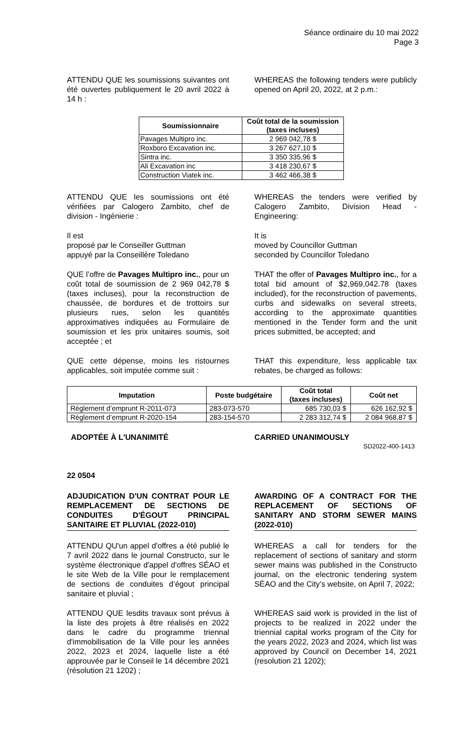Séance ordinaire du 10 mai 2022
Page 3
ATTENDU QUE les soumissions suivantes ont été ouvertes publiquement le 20 avril 2022 à 14 h :
WHEREAS the following tenders were publicly opened on April 20, 2022, at 2 p.m.:
| Soumissionnaire | Coût total de la soumission (taxes incluses) |
| --- | --- |
| Pavages Multipro inc. | 2 969 042,78 $ |
| Roxboro Excavation inc. | 3 267 627,10 $ |
| Sintra inc. | 3 350 335,96 $ |
| Ali Excavation inc | 3 418 230,67 $ |
| Construction Viatek inc. | 3 462 466,38 $ |
ATTENDU QUE les soumissions ont été vérifiées par Calogero Zambito, chef de division - Ingénierie :
WHEREAS the tenders were verified by Calogero Zambito, Division Head - Engineering:
Il est
proposé par le Conseiller Guttman
appuyé par la Conseillère Toledano
It is
moved by Councillor Guttman
seconded by Councillor Toledano
QUE l’offre de Pavages Multipro inc., pour un coût total de soumission de 2 969 042,78 $ (taxes incluses), pour la reconstruction de chaussée, de bordures et de trottoirs sur plusieurs rues, selon les quantités approximatives indiquées au Formulaire de soumission et les prix unitaires soumis, soit acceptée ; et
THAT the offer of Pavages Multipro inc., for a total bid amount of $2,969,042.78 (taxes included), for the reconstruction of pavements, curbs and sidewalks on several streets, according to the approximate quantities mentioned in the Tender form and the unit prices submitted, be accepted; and
QUE cette dépense, moins les ristournes applicables, soit imputée comme suit :
THAT this expenditure, less applicable tax rebates, be charged as follows:
| Imputation | Poste budgétaire | Coût total (taxes incluses) | Coût net |
| --- | --- | --- | --- |
| Règlement d’emprunt R-2011-073 | 283-073-570 | 685 730,03 $ | 626 162,92 $ |
| Règlement d’emprunt R-2020-154 | 283-154-570 | 2 283 312,74 $ | 2 084 968,87 $ |
ADOPTÉE À L'UNANIMITÉ CARRIED UNANIMOUSLY
SD2022-400-1413
22 0504
ADJUDICATION D'UN CONTRAT POUR LE REMPLACEMENT DE SECTIONS DE CONDUITES D'ÉGOUT PRINCIPAL SANITAIRE ET PLUVIAL (2022-010)
AWARDING OF A CONTRACT FOR THE REPLACEMENT OF SECTIONS OF SANITARY AND STORM SEWER MAINS (2022-010)
ATTENDU QU'un appel d'offres a été publié le 7 avril 2022 dans le journal Constructo, sur le système électronique d'appel d'offres SÉAO et le site Web de la Ville pour le remplacement de sections de conduites d’égout principal sanitaire et pluvial ;
WHEREAS a call for tenders for the replacement of sections of sanitary and storm sewer mains was published in the Constructo journal, on the electronic tendering system SÉAO and the City’s website, on April 7, 2022;
ATTENDU QUE lesdits travaux sont prévus à la liste des projets à être réalisés en 2022 dans le cadre du programme triennal d'immobilisation de la Ville pour les années 2022, 2023 et 2024, laquelle liste a été approuvée par le Conseil le 14 décembre 2021 (résolution 21 1202) ;
WHEREAS said work is provided in the list of projects to be realized in 2022 under the triennial capital works program of the City for the years 2022, 2023 and 2024, which list was approved by Council on December 14, 2021 (resolution 21 1202);